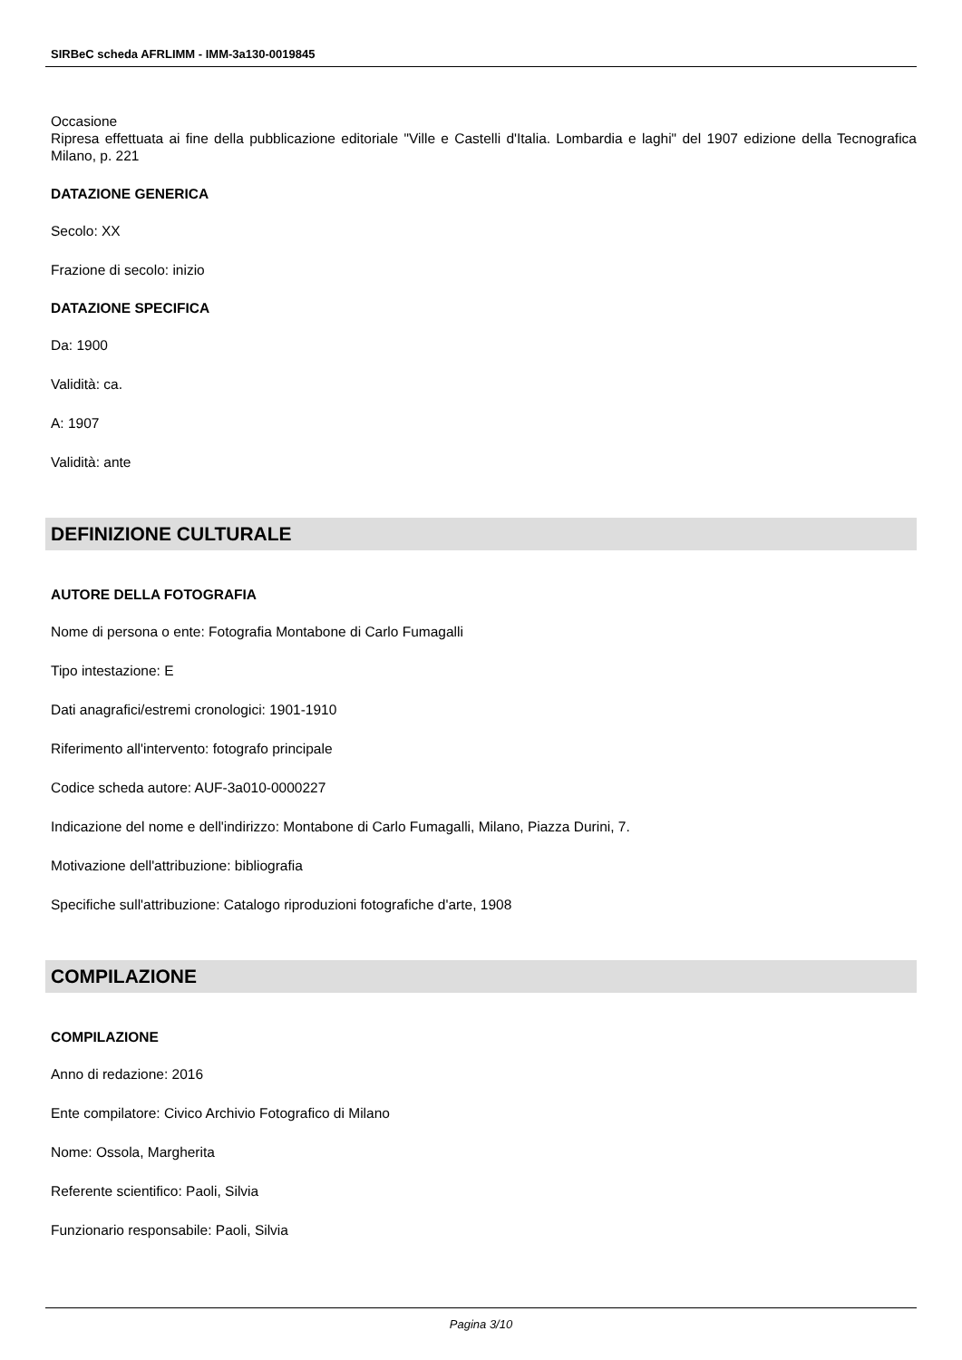SIRBeC scheda AFRLIMM - IMM-3a130-0019845
Occasione
Ripresa effettuata ai fine della pubblicazione editoriale "Ville e Castelli d'Italia. Lombardia e laghi" del 1907 edizione della Tecnografica Milano, p. 221
DATAZIONE GENERICA
Secolo: XX
Frazione di secolo: inizio
DATAZIONE SPECIFICA
Da: 1900
Validità: ca.
A: 1907
Validità: ante
DEFINIZIONE CULTURALE
AUTORE DELLA FOTOGRAFIA
Nome di persona o ente: Fotografia Montabone di Carlo Fumagalli
Tipo intestazione: E
Dati anagrafici/estremi cronologici: 1901-1910
Riferimento all'intervento: fotografo principale
Codice scheda autore: AUF-3a010-0000227
Indicazione del nome e dell'indirizzo: Montabone di Carlo Fumagalli, Milano, Piazza Durini, 7.
Motivazione dell'attribuzione: bibliografia
Specifiche sull'attribuzione: Catalogo riproduzioni fotografiche d'arte, 1908
COMPILAZIONE
COMPILAZIONE
Anno di redazione: 2016
Ente compilatore: Civico Archivio Fotografico di Milano
Nome: Ossola, Margherita
Referente scientifico: Paoli, Silvia
Funzionario responsabile: Paoli, Silvia
Pagina 3/10